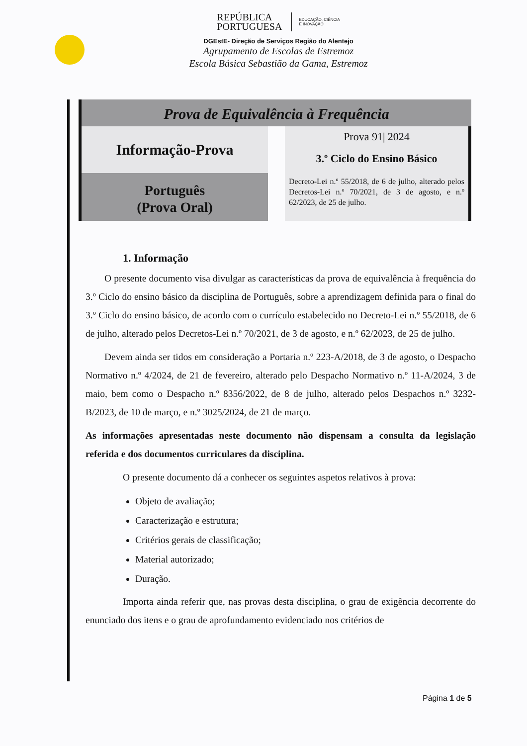REPÚBLICA
PORTUGUESA EDUCAÇÃO, CIÊNCIA
E INOVAÇÃO
DGEstE- Direção de Serviços Região do Alentejo
Agrupamento de Escolas de Estremoz
Escola Básica Sebastião da Gama, Estremoz
Prova de Equivalência à Frequência
Informação-Prova
Português
(Prova Oral)
Prova 91| 2024
3.º Ciclo do Ensino Básico
Decreto-Lei n.º 55/2018, de 6 de julho, alterado pelos Decretos-Lei n.º 70/2021, de 3 de agosto, e n.º 62/2023, de 25 de julho.
1. Informação
O presente documento visa divulgar as características da prova de equivalência à frequência do 3.º Ciclo do ensino básico da disciplina de Português, sobre a aprendizagem definida para o final do 3.º Ciclo do ensino básico, de acordo com o currículo estabelecido no Decreto-Lei n.º 55/2018, de 6 de julho, alterado pelos Decretos-Lei n.º 70/2021, de 3 de agosto, e n.º 62/2023, de 25 de julho.
Devem ainda ser tidos em consideração a Portaria n.º 223-A/2018, de 3 de agosto, o Despacho Normativo n.º 4/2024, de 21 de fevereiro, alterado pelo Despacho Normativo n.º 11-A/2024, 3 de maio, bem como o Despacho n.º 8356/2022, de 8 de julho, alterado pelos Despachos n.º 3232-B/2023, de 10 de março, e n.º 3025/2024, de 21 de março.
As informações apresentadas neste documento não dispensam a consulta da legislação referida e dos documentos curriculares da disciplina.
O presente documento dá a conhecer os seguintes aspetos relativos à prova:
Objeto de avaliação;
Caracterização e estrutura;
Critérios gerais de classificação;
Material autorizado;
Duração.
Importa ainda referir que, nas provas desta disciplina, o grau de exigência decorrente do enunciado dos itens e o grau de aprofundamento evidenciado nos critérios de
Página 1 de 5